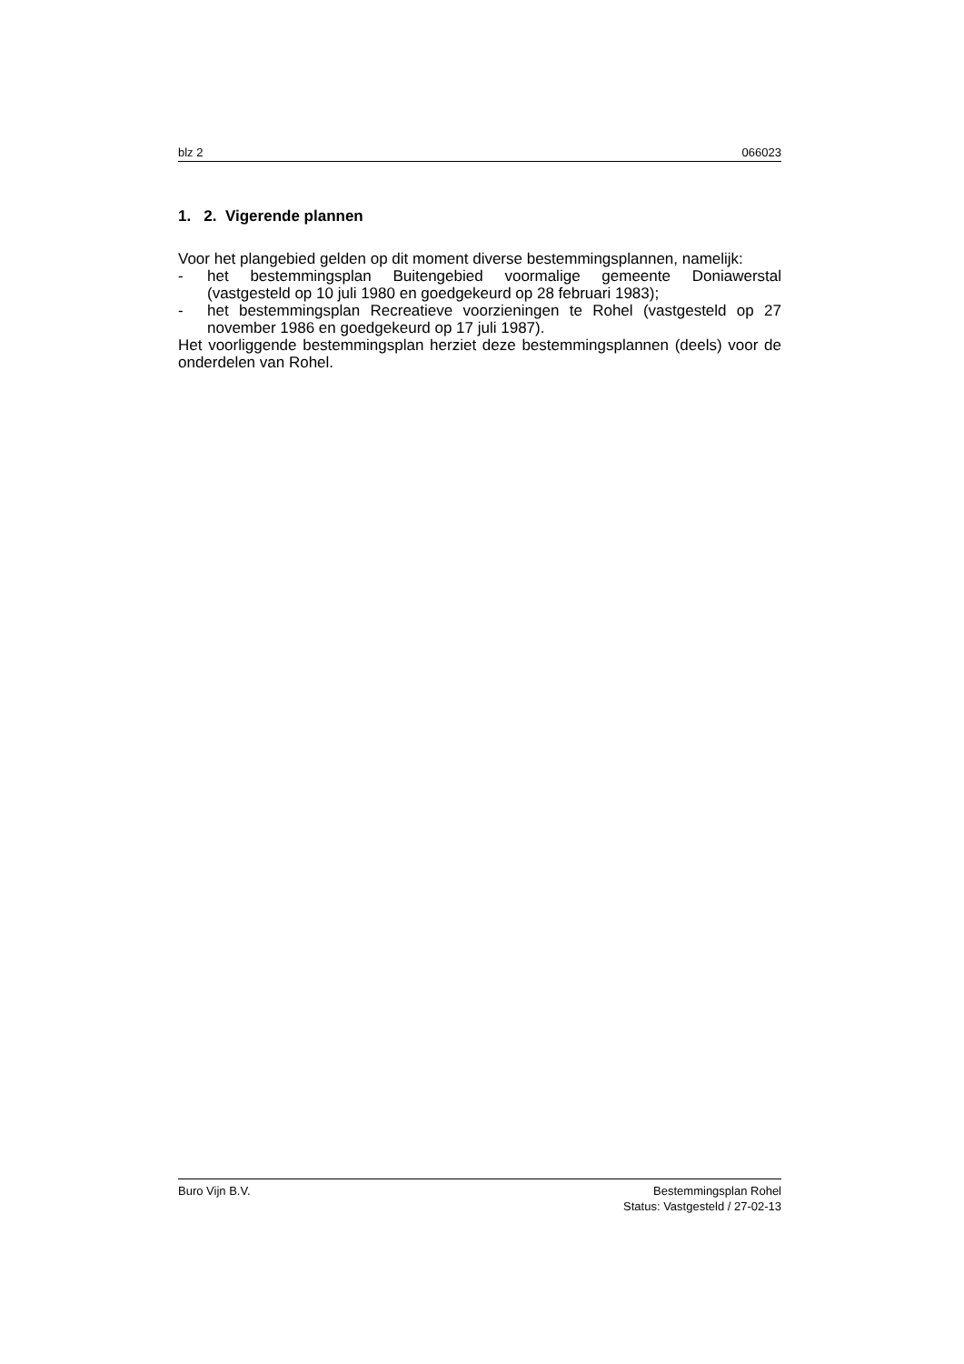blz 2 066023
1. 2. Vigerende plannen
Voor het plangebied gelden op dit moment diverse bestemmingsplannen, namelijk:
- het bestemmingsplan Buitengebied voormalige gemeente Doniawerstal (vastgesteld op 10 juli 1980 en goedgekeurd op 28 februari 1983);
- het bestemmingsplan Recreatieve voorzieningen te Rohel (vastgesteld op 27 november 1986 en goedgekeurd op 17 juli 1987).
Het voorliggende bestemmingsplan herziet deze bestemmingsplannen (deels) voor de onderdelen van Rohel.
Buro Vijn B.V. Bestemmingsplan Rohel
Status: Vastgesteld / 27-02-13